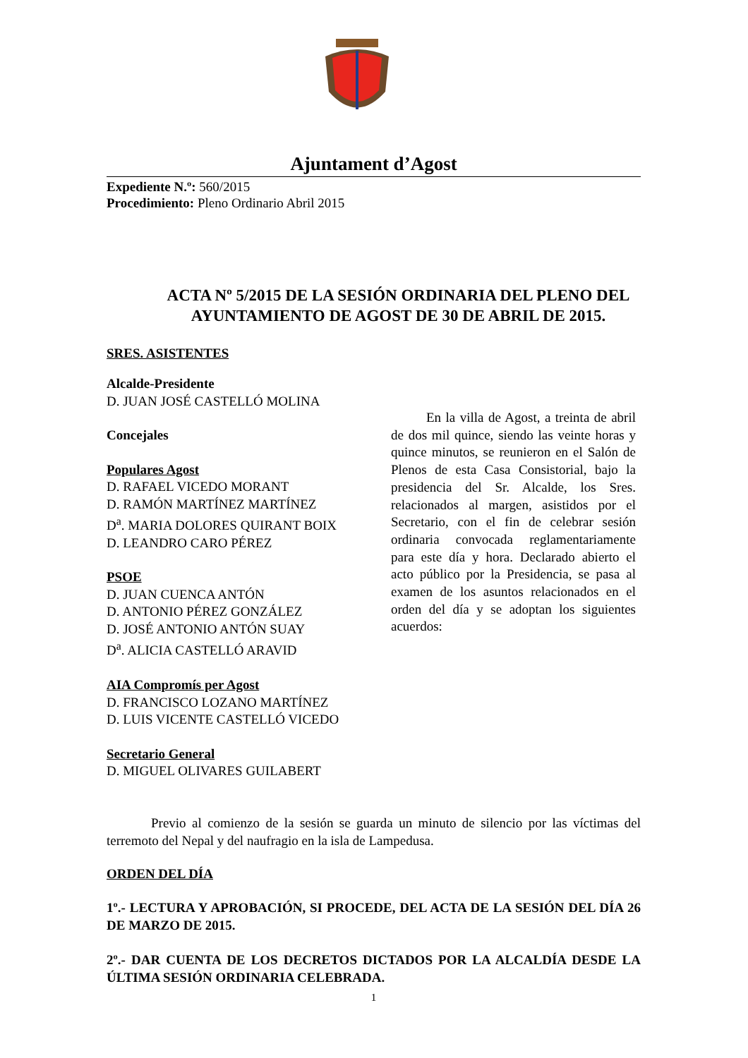Ajuntament d’Agost
Expediente N.º: 560/2015
Procedimiento: Pleno Ordinario Abril 2015
ACTA Nº 5/2015 DE LA SESIÓN ORDINARIA DEL PLENO DEL AYUNTAMIENTO DE AGOST DE 30 DE ABRIL DE 2015.
SRES. ASISTENTES
Alcalde-Presidente
D. JUAN JOSÉ CASTELLÓ MOLINA
Concejales
Populares Agost
D. RAFAEL VICEDO MORANT
D. RAMÓN MARTÍNEZ MARTÍNEZ
D<sup>a</sup>. MARIA DOLORES QUIRANT BOIX
D. LEANDRO CARO PÉREZ
PSOE
D. JUAN CUENCA ANTÓN
D. ANTONIO PÉREZ GONZÁLEZ
D. JOSÉ ANTONIO ANTÓN SUAY
D<sup>a</sup>. ALICIA CASTELLÓ ARAVID
AIA Compromís per Agost
D. FRANCISCO LOZANO MARTÍNEZ
D. LUIS VICENTE CASTELLÓ VICEDO
Secretario General
D. MIGUEL OLIVARES GUILABERT
En la villa de Agost, a treinta de abril de dos mil quince, siendo las veinte horas y quince minutos, se reunieron en el Salón de Plenos de esta Casa Consistorial, bajo la presidencia del Sr. Alcalde, los Sres. relacionados al margen, asistidos por el Secretario, con el fin de celebrar sesión ordinaria convocada reglamentariamente para este día y hora. Declarado abierto el acto público por la Presidencia, se pasa al examen de los asuntos relacionados en el orden del día y se adoptan los siguientes acuerdos:
Previo al comienzo de la sesión se guarda un minuto de silencio por las víctimas del terremoto del Nepal y del naufragio en la isla de Lampedusa.
ORDEN DEL DÍA
1º.- LECTURA Y APROBACIÓN, SI PROCEDE, DEL ACTA DE LA SESIÓN DEL DÍA 26 DE MARZO DE 2015.
2º.- DAR CUENTA DE LOS DECRETOS DICTADOS POR LA ALCALDÍA DESDE LA ÚLTIMA SESIÓN ORDINARIA CELEBRADA.
1